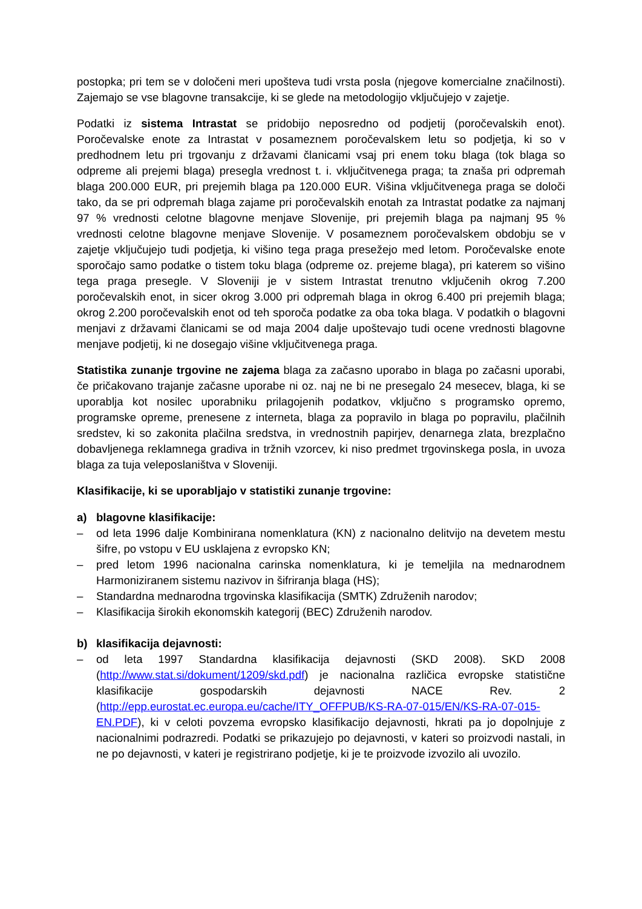postopka; pri tem se v določeni meri upošteva tudi vrsta posla (njegove komercialne značilnosti). Zajemajo se vse blagovne transakcije, ki se glede na metodologijo vključujejo v zajetje.
Podatki iz sistema Intrastat se pridobijo neposredno od podjetij (poročevalskih enot). Poročevalske enote za Intrastat v posameznem poročevalskem letu so podjetja, ki so v predhodnem letu pri trgovanju z državami članicami vsaj pri enem toku blaga (tok blaga so odpreme ali prejemi blaga) presegla vrednost t. i. vključitvenega praga; ta znaša pri odpremah blaga 200.000 EUR, pri prejemih blaga pa 120.000 EUR. Višina vključitvenega praga se določi tako, da se pri odpremah blaga zajame pri poročevalskih enotah za Intrastat podatke za najmanj 97 % vrednosti celotne blagovne menjave Slovenije, pri prejemih blaga pa najmanj 95 % vrednosti celotne blagovne menjave Slovenije. V posameznem poročevalskem obdobju se v zajetje vključujejo tudi podjetja, ki višino tega praga presežejo med letom. Poročevalske enote sporočajo samo podatke o tistem toku blaga (odpreme oz. prejeme blaga), pri katerem so višino tega praga presegle. V Sloveniji je v sistem Intrastat trenutno vključenih okrog 7.200 poročevalskih enot, in sicer okrog 3.000 pri odpremah blaga in okrog 6.400 pri prejemih blaga; okrog 2.200 poročevalskih enot od teh sporoča podatke za oba toka blaga. V podatkih o blagovni menjavi z državami članicami se od maja 2004 dalje upoštevajo tudi ocene vrednosti blagovne menjave podjetij, ki ne dosegajo višine vključitvenega praga.
Statistika zunanje trgovine ne zajema blaga za začasno uporabo in blaga po začasni uporabi, če pričakovano trajanje začasne uporabe ni oz. naj ne bi ne presegalo 24 mesecev, blaga, ki se uporablja kot nosilec uporabniku prilagojenih podatkov, vključno s programsko opremo, programske opreme, prenesene z interneta, blaga za popravilo in blaga po popravilu, plačilnih sredstev, ki so zakonita plačilna sredstva, in vrednostnih papirjev, denarnega zlata, brezplačno dobavljenega reklamnega gradiva in tržnih vzorcev, ki niso predmet trgovinskega posla, in uvoza blaga za tuja veleposlaništva v Sloveniji.
Klasifikacije, ki se uporabljajo v statistiki zunanje trgovine:
a) blagovne klasifikacije:
– od leta 1996 dalje Kombinirana nomenklatura (KN) z nacionalno delitvijo na devetem mestu šifre, po vstopu v EU usklajena z evropsko KN;
– pred letom 1996 nacionalna carinska nomenklatura, ki je temeljila na mednarodnem Harmoniziranem sistemu nazivov in šifriranja blaga (HS);
– Standardna mednarodna trgovinska klasifikacija (SMTK) Združenih narodov;
– Klasifikacija širokih ekonomskih kategorij (BEC) Združenih narodov.
b) klasifikacija dejavnosti:
– od leta 1997 Standardna klasifikacija dejavnosti (SKD 2008). SKD 2008 (http://www.stat.si/dokument/1209/skd.pdf) je nacionalna različica evropske statistične klasifikacije gospodarskih dejavnosti NACE Rev. 2 (http://epp.eurostat.ec.europa.eu/cache/ITY_OFFPUB/KS-RA-07-015/EN/KS-RA-07-015-EN.PDF), ki v celoti povzema evropsko klasifikacijo dejavnosti, hkrati pa jo dopolnjuje z nacionalnimi podrazredi. Podatki se prikazujejo po dejavnosti, v kateri so proizvodi nastali, in ne po dejavnosti, v kateri je registrirano podjetje, ki je te proizvode izvozilo ali uvozilo.